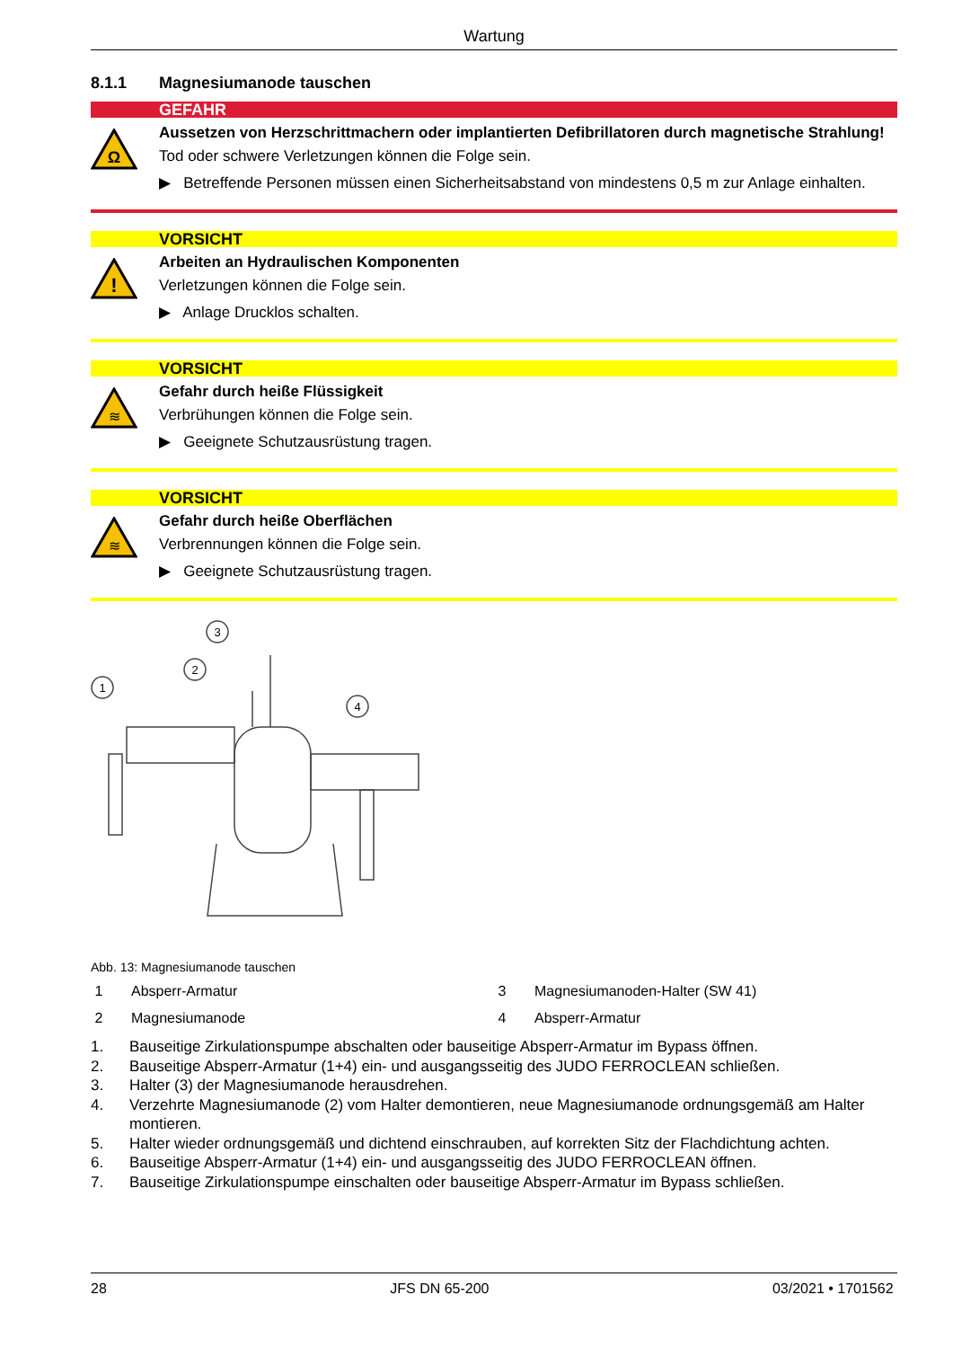Wartung
8.1.1 Magnesiumanode tauschen
GEFAHR
Ω
Aussetzen von Herzschrittmachern oder implantierten Defibrillatoren durch magnetische Strahlung!
Tod oder schwere Verletzungen können die Folge sein.
▶ Betreffende Personen müssen einen Sicherheitsabstand von mindestens 0,5 m zur Anlage einhalten.
VORSICHT
!
Arbeiten an Hydraulischen Komponenten
Verletzungen können die Folge sein.
▶ Anlage Drucklos schalten.
VORSICHT
≋
Gefahr durch heiße Flüssigkeit
Verbrühungen können die Folge sein.
▶ Geeignete Schutzausrüstung tragen.
VORSICHT
≋
Gefahr durch heiße Oberflächen
Verbrennungen können die Folge sein.
▶ Geeignete Schutzausrüstung tragen.
1
2
3
4
Abb. 13: Magnesiumanode tauschen
1
Absperr-Armatur
3
Magnesiumanoden-Halter (SW 41)
2
Magnesiumanode
4
Absperr-Armatur
1. Bauseitige Zirkulationspumpe abschalten oder bauseitige Absperr-Armatur im Bypass öffnen.
2. Bauseitige Absperr-Armatur (1+4) ein- und ausgangsseitig des JUDO FERROCLEAN schließen.
3. Halter (3) der Magnesiumanode herausdrehen.
4. Verzehrte Magnesiumanode (2) vom Halter demontieren, neue Magnesiumanode ordnungsgemäß am Halter montieren.
5. Halter wieder ordnungsgemäß und dichtend einschrauben, auf korrekten Sitz der Flachdichtung achten.
6. Bauseitige Absperr-Armatur (1+4) ein- und ausgangsseitig des JUDO FERROCLEAN öffnen.
7. Bauseitige Zirkulationspumpe einschalten oder bauseitige Absperr-Armatur im Bypass schließen.
28 JFS DN 65-200 03/2021 • 1701562